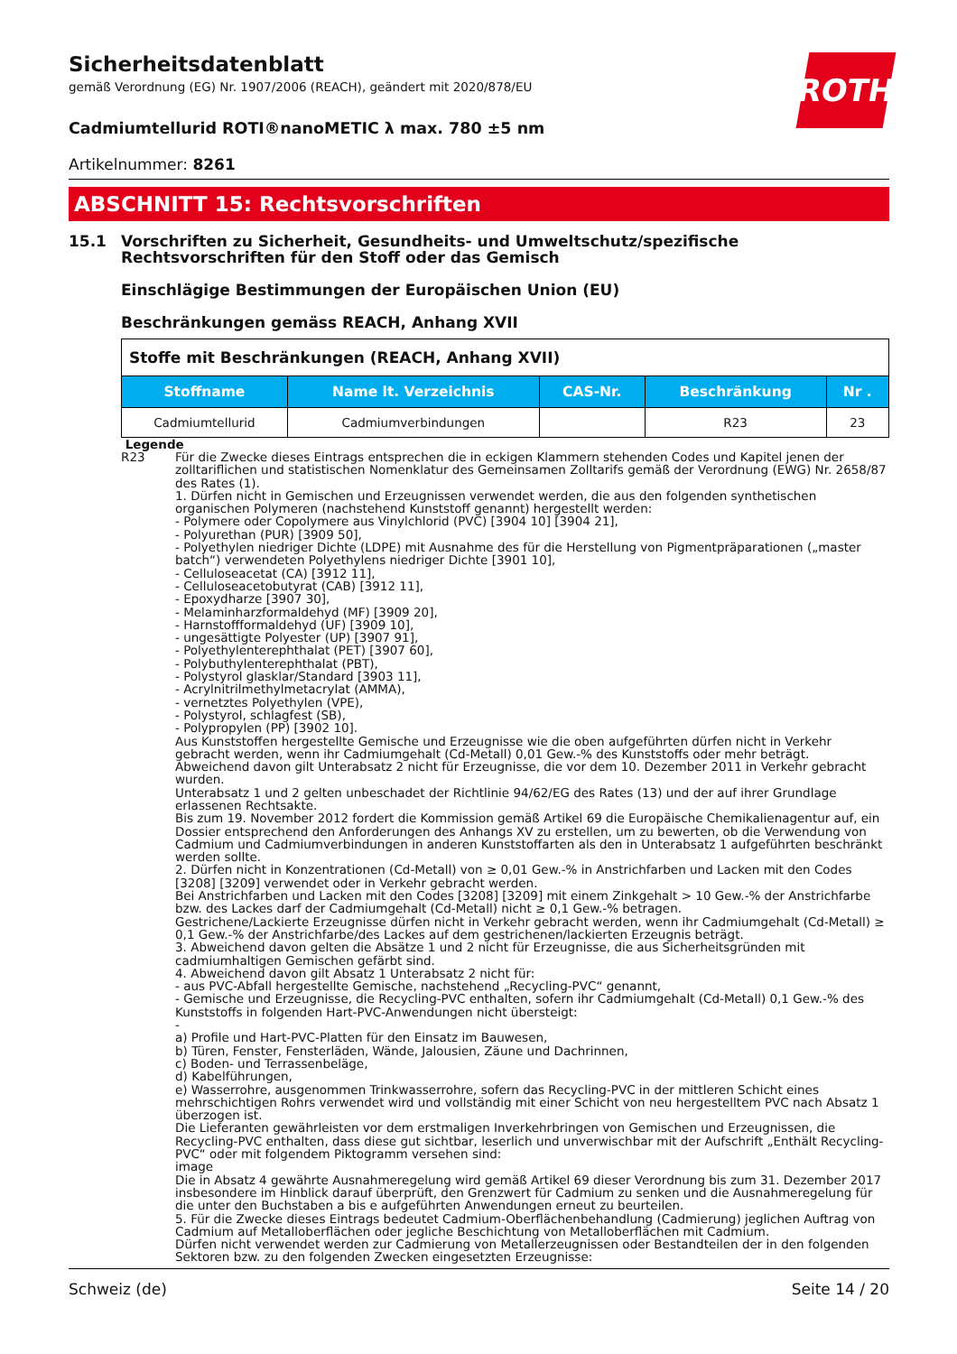Sicherheitsdatenblatt
gemäß Verordnung (EG) Nr. 1907/2006 (REACH), geändert mit 2020/878/EU
ROTH
Cadmiumtellurid ROTI®nanoMETIC λ max. 780 ±5 nm
Artikelnummer: 8261
ABSCHNITT 15: Rechtsvorschriften
15.1 Vorschriften zu Sicherheit, Gesundheits- und Umweltschutz/spezifische Rechtsvorschriften für den Stoff oder das Gemisch
Einschlägige Bestimmungen der Europäischen Union (EU)
Beschränkungen gemäss REACH, Anhang XVII
| Stoffe mit Beschränkungen (REACH, Anhang XVII) | | | | |
| --- | --- | --- | --- | --- |
| Stoffname | Name lt. Verzeichnis | CAS-Nr. | Beschränkung | Nr . |
| Cadmiumtellurid | Cadmiumverbindungen | | R23 | 23 |
Legende
R23 Für die Zwecke dieses Eintrags entsprechen die in eckigen Klammern stehenden Codes und Kapitel jenen der zolltariflichen und statistischen Nomenklatur des Gemeinsamen Zolltarifs gemäß der Verordnung (EWG) Nr. 2658/87 des Rates (1).
1. Dürfen nicht in Gemischen und Erzeugnissen verwendet werden, die aus den folgenden synthetischen organischen Polymeren (nachstehend Kunststoff genannt) hergestellt werden:
- Polymere oder Copolymere aus Vinylchlorid (PVC) [3904 10] [3904 21],
- Polyurethan (PUR) [3909 50],
- Polyethylen niedriger Dichte (LDPE) mit Ausnahme des für die Herstellung von Pigmentpräparationen („master batch“) verwendeten Polyethylens niedriger Dichte [3901 10],
- Celluloseacetat (CA) [3912 11],
- Celluloseacetobutyrat (CAB) [3912 11],
- Epoxydharze [3907 30],
- Melaminharzformaldehyd (MF) [3909 20],
- Harnstoffformaldehyd (UF) [3909 10],
- ungesättigte Polyester (UP) [3907 91],
- Polyethylenterephthalat (PET) [3907 60],
- Polybuthylenterephthalat (PBT),
- Polystyrol glasklar/Standard [3903 11],
- Acrylnitrilmethylmetacrylat (AMMA),
- vernetztes Polyethylen (VPE),
- Polystyrol, schlagfest (SB),
- Polypropylen (PP) [3902 10].
Aus Kunststoffen hergestellte Gemische und Erzeugnisse wie die oben aufgeführten dürfen nicht in Verkehr gebracht werden, wenn ihr Cadmiumgehalt (Cd-Metall) 0,01 Gew.-% des Kunststoffs oder mehr beträgt.
Abweichend davon gilt Unterabsatz 2 nicht für Erzeugnisse, die vor dem 10. Dezember 2011 in Verkehr gebracht wurden.
Unterabsatz 1 und 2 gelten unbeschadet der Richtlinie 94/62/EG des Rates (13) und der auf ihrer Grundlage erlassenen Rechtsakte.
Bis zum 19. November 2012 fordert die Kommission gemäß Artikel 69 die Europäische Chemikalienagentur auf, ein Dossier entsprechend den Anforderungen des Anhangs XV zu erstellen, um zu bewerten, ob die Verwendung von Cadmium und Cadmiumverbindungen in anderen Kunststoffarten als den in Unterabsatz 1 aufgeführten beschränkt werden sollte.
2. Dürfen nicht in Konzentrationen (Cd-Metall) von ≥ 0,01 Gew.-% in Anstrichfarben und Lacken mit den Codes [3208] [3209] verwendet oder in Verkehr gebracht werden.
Bei Anstrichfarben und Lacken mit den Codes [3208] [3209] mit einem Zinkgehalt > 10 Gew.-% der Anstrichfarbe bzw. des Lackes darf der Cadmiumgehalt (Cd-Metall) nicht ≥ 0,1 Gew.-% betragen.
Gestrichene/Lackierte Erzeugnisse dürfen nicht in Verkehr gebracht werden, wenn ihr Cadmiumgehalt (Cd-Metall) ≥ 0,1 Gew.-% der Anstrichfarbe/des Lackes auf dem gestrichenen/lackierten Erzeugnis beträgt.
3. Abweichend davon gelten die Absätze 1 und 2 nicht für Erzeugnisse, die aus Sicherheitsgründen mit cadmiumhaltigen Gemischen gefärbt sind.
4. Abweichend davon gilt Absatz 1 Unterabsatz 2 nicht für:
- aus PVC-Abfall hergestellte Gemische, nachstehend „Recycling-PVC“ genannt,
- Gemische und Erzeugnisse, die Recycling-PVC enthalten, sofern ihr Cadmiumgehalt (Cd-Metall) 0,1 Gew.-% des Kunststoffs in folgenden Hart-PVC-Anwendungen nicht übersteigt:
-
a) Profile und Hart-PVC-Platten für den Einsatz im Bauwesen,
b) Türen, Fenster, Fensterläden, Wände, Jalousien, Zäune und Dachrinnen,
c) Boden- und Terrassenbeläge,
d) Kabelführungen,
e) Wasserrohre, ausgenommen Trinkwasserrohre, sofern das Recycling-PVC in der mittleren Schicht eines mehrschichtigen Rohrs verwendet wird und vollständig mit einer Schicht von neu hergestelltem PVC nach Absatz 1 überzogen ist.
Die Lieferanten gewährleisten vor dem erstmaligen Inverkehrbringen von Gemischen und Erzeugnissen, die Recycling-PVC enthalten, dass diese gut sichtbar, leserlich und unverwischbar mit der Aufschrift „Enthält Recycling-PVC“ oder mit folgendem Piktogramm versehen sind:
image
Die in Absatz 4 gewährte Ausnahmeregelung wird gemäß Artikel 69 dieser Verordnung bis zum 31. Dezember 2017 insbesondere im Hinblick darauf überprüft, den Grenzwert für Cadmium zu senken und die Ausnahmeregelung für die unter den Buchstaben a bis e aufgeführten Anwendungen erneut zu beurteilen.
5. Für die Zwecke dieses Eintrags bedeutet Cadmium-Oberflächenbehandlung (Cadmierung) jeglichen Auftrag von Cadmium auf Metalloberflächen oder jegliche Beschichtung von Metalloberflächen mit Cadmium.
Dürfen nicht verwendet werden zur Cadmierung von Metallerzeugnissen oder Bestandteilen der in den folgenden Sektoren bzw. zu den folgenden Zwecken eingesetzten Erzeugnisse:
Schweiz (de) Seite 14 / 20